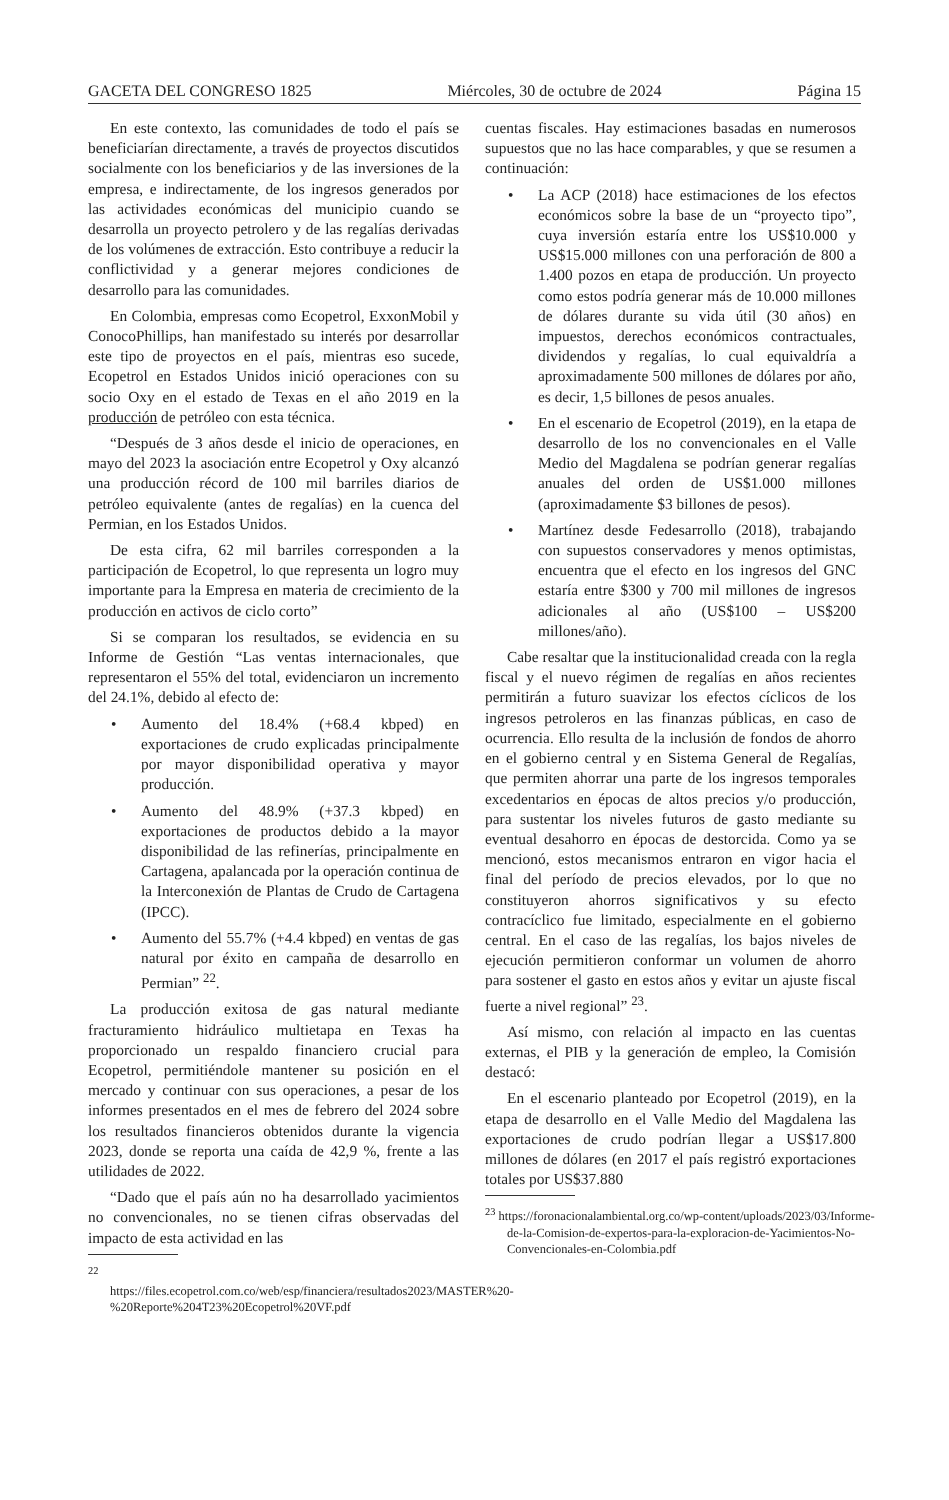GACETA DEL CONGRESO 1825 Miércoles, 30 de octubre de 2024 Página 15
En este contexto, las comunidades de todo el país se beneficiarían directamente, a través de proyectos discutidos socialmente con los beneficiarios y de las inversiones de la empresa, e indirectamente, de los ingresos generados por las actividades económicas del municipio cuando se desarrolla un proyecto petrolero y de las regalías derivadas de los volúmenes de extracción. Esto contribuye a reducir la conflictividad y a generar mejores condiciones de desarrollo para las comunidades.
En Colombia, empresas como Ecopetrol, ExxonMobil y ConocoPhillips, han manifestado su interés por desarrollar este tipo de proyectos en el país, mientras eso sucede, Ecopetrol en Estados Unidos inició operaciones con su socio Oxy en el estado de Texas en el año 2019 en la producción de petróleo con esta técnica.
“Después de 3 años desde el inicio de operaciones, en mayo del 2023 la asociación entre Ecopetrol y Oxy alcanzó una producción récord de 100 mil barriles diarios de petróleo equivalente (antes de regalías) en la cuenca del Permian, en los Estados Unidos.
De esta cifra, 62 mil barriles corresponden a la participación de Ecopetrol, lo que representa un logro muy importante para la Empresa en materia de crecimiento de la producción en activos de ciclo corto”
Si se comparan los resultados, se evidencia en su Informe de Gestión “Las ventas internacionales, que representaron el 55% del total, evidenciaron un incremento del 24.1%, debido al efecto de:
• Aumento del 18.4% (+68.4 kbped) en exportaciones de crudo explicadas principalmente por mayor disponibilidad operativa y mayor producción.
• Aumento del 48.9% (+37.3 kbped) en exportaciones de productos debido a la mayor disponibilidad de las refinerías, principalmente en Cartagena, apalancada por la operación continua de la Interconexión de Plantas de Crudo de Cartagena (IPCC).
• Aumento del 55.7% (+4.4 kbped) en ventas de gas natural por éxito en campaña de desarrollo en Permian” <sup>22</sup>.
La producción exitosa de gas natural mediante fracturamiento hidráulico multietapa en Texas ha proporcionado un respaldo financiero crucial para Ecopetrol, permitiéndole mantener su posición en el mercado y continuar con sus operaciones, a pesar de los informes presentados en el mes de febrero del 2024 sobre los resultados financieros obtenidos durante la vigencia 2023, donde se reporta una caída de 42,9 %, frente a las utilidades de 2022.
“Dado que el país aún no ha desarrollado yacimientos no convencionales, no se tienen cifras observadas del impacto de esta actividad en las
<sup>22</sup> https://files.ecopetrol.com.co/web/esp/financiera/resultados2023/MASTER%20-%20Reporte%204T23%20Ecopetrol%20VF.pdf
cuentas fiscales. Hay estimaciones basadas en numerosos supuestos que no las hace comparables, y que se resumen a continuación:
• La ACP (2018) hace estimaciones de los efectos económicos sobre la base de un “proyecto tipo”, cuya inversión estaría entre los US$10.000 y US$15.000 millones con una perforación de 800 a 1.400 pozos en etapa de producción. Un proyecto como estos podría generar más de 10.000 millones de dólares durante su vida útil (30 años) en impuestos, derechos económicos contractuales, dividendos y regalías, lo cual equivaldría a aproximadamente 500 millones de dólares por año, es decir, 1,5 billones de pesos anuales.
• En el escenario de Ecopetrol (2019), en la etapa de desarrollo de los no convencionales en el Valle Medio del Magdalena se podrían generar regalías anuales del orden de US$1.000 millones (aproximadamente $3 billones de pesos).
• Martínez desde Fedesarrollo (2018), trabajando con supuestos conservadores y menos optimistas, encuentra que el efecto en los ingresos del GNC estaría entre $300 y 700 mil millones de ingresos adicionales al año (US$100 – US$200 millones/año).
Cabe resaltar que la institucionalidad creada con la regla fiscal y el nuevo régimen de regalías en años recientes permitirán a futuro suavizar los efectos cíclicos de los ingresos petroleros en las finanzas públicas, en caso de ocurrencia. Ello resulta de la inclusión de fondos de ahorro en el gobierno central y en Sistema General de Regalías, que permiten ahorrar una parte de los ingresos temporales excedentarios en épocas de altos precios y/o producción, para sustentar los niveles futuros de gasto mediante su eventual desahorro en épocas de destorcida. Como ya se mencionó, estos mecanismos entraron en vigor hacia el final del período de precios elevados, por lo que no constituyeron ahorros significativos y su efecto contracíclico fue limitado, especialmente en el gobierno central. En el caso de las regalías, los bajos niveles de ejecución permitieron conformar un volumen de ahorro para sostener el gasto en estos años y evitar un ajuste fiscal fuerte a nivel regional” <sup>23</sup>.
Así mismo, con relación al impacto en las cuentas externas, el PIB y la generación de empleo, la Comisión destacó:
En el escenario planteado por Ecopetrol (2019), en la etapa de desarrollo en el Valle Medio del Magdalena las exportaciones de crudo podrían llegar a US$17.800 millones de dólares (en 2017 el país registró exportaciones totales por US$37.880
<sup>23</sup> https://foronacionalambiental.org.co/wp-content/uploads/2023/03/Informe-de-la-Comision-de-expertos-para-la-exploracion-de-Yacimientos-No-Convencionales-en-Colombia.pdf